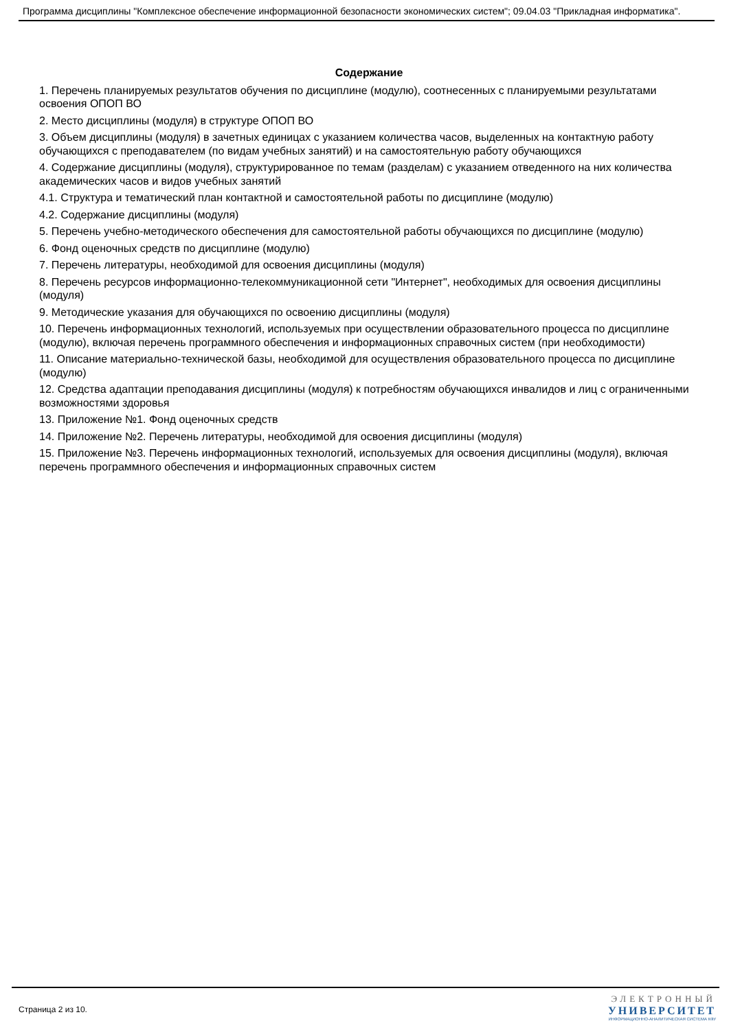Программа дисциплины "Комплексное обеспечение информационной безопасности экономических систем"; 09.04.03 "Прикладная информатика".
Содержание
1. Перечень планируемых результатов обучения по дисциплине (модулю), соотнесенных с планируемыми результатами освоения ОПОП ВО
2. Место дисциплины (модуля) в структуре ОПОП ВО
3. Объем дисциплины (модуля) в зачетных единицах с указанием количества часов, выделенных на контактную работу обучающихся с преподавателем (по видам учебных занятий) и на самостоятельную работу обучающихся
4. Содержание дисциплины (модуля), структурированное по темам (разделам) с указанием отведенного на них количества академических часов и видов учебных занятий
4.1. Структура и тематический план контактной и самостоятельной работы по дисциплине (модулю)
4.2. Содержание дисциплины (модуля)
5. Перечень учебно-методического обеспечения для самостоятельной работы обучающихся по дисциплине (модулю)
6. Фонд оценочных средств по дисциплине (модулю)
7. Перечень литературы, необходимой для освоения дисциплины (модуля)
8. Перечень ресурсов информационно-телекоммуникационной сети "Интернет", необходимых для освоения дисциплины (модуля)
9. Методические указания для обучающихся по освоению дисциплины (модуля)
10. Перечень информационных технологий, используемых при осуществлении образовательного процесса по дисциплине (модулю), включая перечень программного обеспечения и информационных справочных систем (при необходимости)
11. Описание материально-технической базы, необходимой для осуществления образовательного процесса по дисциплине (модулю)
12. Средства адаптации преподавания дисциплины (модуля) к потребностям обучающихся инвалидов и лиц с ограниченными возможностями здоровья
13. Приложение №1. Фонд оценочных средств
14. Приложение №2. Перечень литературы, необходимой для освоения дисциплины (модуля)
15. Приложение №3. Перечень информационных технологий, используемых для освоения дисциплины (модуля), включая перечень программного обеспечения и информационных справочных систем
Страница 2 из 10.
ЭЛЕКТРОННЫЙ
УНИВЕРСИТЕТ
ИНФОРМАЦИОННО-АНАЛИТИЧЕСКАЯ СИСТЕМА КФУ